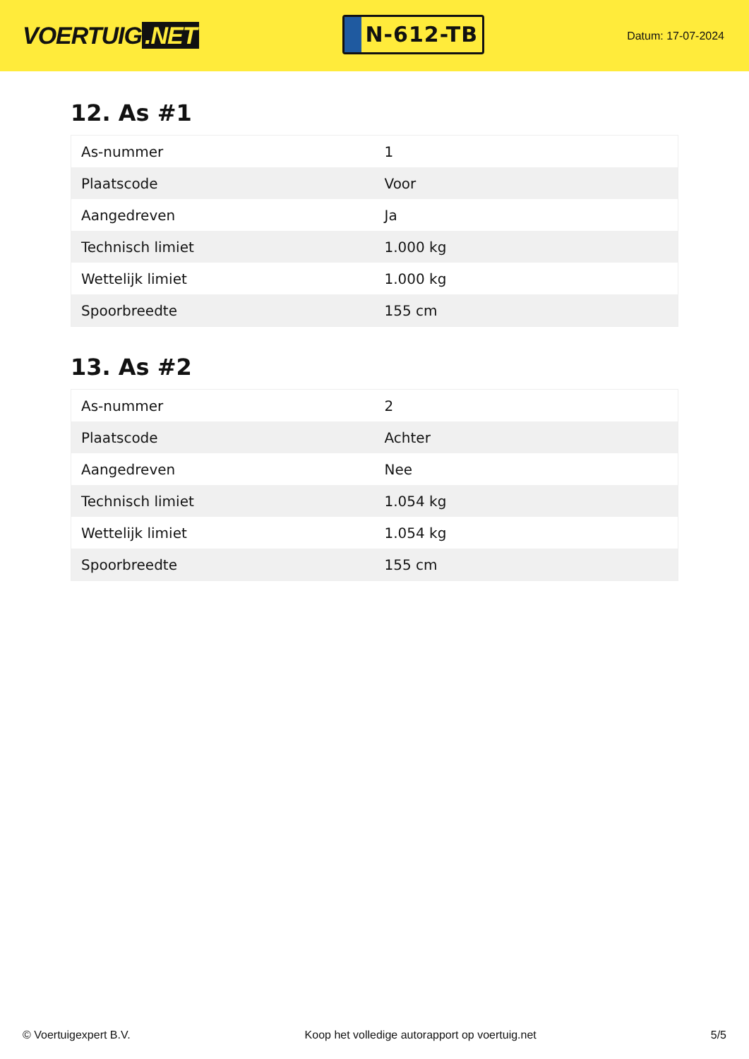VOERTUIG.NET
N-612-TB
Datum: 17-07-2024
12. As #1
| As-nummer | 1 |
| Plaatscode | Voor |
| Aangedreven | Ja |
| Technisch limiet | 1.000 kg |
| Wettelijk limiet | 1.000 kg |
| Spoorbreedte | 155 cm |
13. As #2
| As-nummer | 2 |
| Plaatscode | Achter |
| Aangedreven | Nee |
| Technisch limiet | 1.054 kg |
| Wettelijk limiet | 1.054 kg |
| Spoorbreedte | 155 cm |
© Voertuigexpert B.V. Koop het volledige autorapport op voertuig.net 5/5